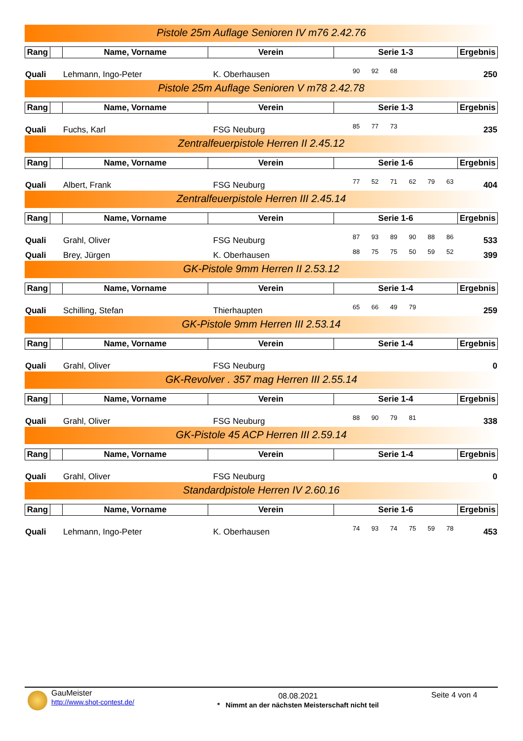Pistole 25m Auflage Senioren IV m76 2.42.76
| Rang | | Name, Vorname | Verein | Serie 1-3 | Ergebnis |
| --- | --- | --- | --- | --- | --- |
| Quali | Lehmann, Ingo-Peter | K. Oberhausen | 90 | 92 | 68 | | | | 250 |
Pistole 25m Auflage Senioren V m78 2.42.78
| Rang | | Name, Vorname | Verein | Serie 1-3 | Ergebnis |
| --- | --- | --- | --- | --- | --- |
| Quali | Fuchs, Karl | FSG Neuburg | 85 | 77 | 73 | | | | 235 |
Zentralfeuerpistole Herren II 2.45.12
| Rang | | Name, Vorname | Verein | Serie 1-6 | Ergebnis |
| --- | --- | --- | --- | --- | --- |
| Quali | Albert, Frank | FSG Neuburg | 77 | 52 | 71 | 62 | 79 | 63 | 404 |
Zentralfeuerpistole Herren III 2.45.14
| Rang | | Name, Vorname | Verein | Serie 1-6 | Ergebnis |
| --- | --- | --- | --- | --- | --- |
| Quali | Grahl, Oliver | FSG Neuburg | 87 | 93 | 89 | 90 | 88 | 86 | 533 |
| Quali | Brey, Jürgen | K. Oberhausen | 88 | 75 | 75 | 50 | 59 | 52 | 399 |
GK-Pistole 9mm Herren II 2.53.12
| Rang | | Name, Vorname | Verein | Serie 1-4 | Ergebnis |
| --- | --- | --- | --- | --- | --- |
| Quali | Schilling, Stefan | Thierhaupten | 65 | 66 | 49 | 79 | | | 259 |
GK-Pistole 9mm Herren III 2.53.14
| Rang | | Name, Vorname | Verein | Serie 1-4 | Ergebnis |
| --- | --- | --- | --- | --- | --- |
| Quali | Grahl, Oliver | FSG Neuburg | | | | | | | 0 |
GK-Revolver . 357 mag Herren III 2.55.14
| Rang | | Name, Vorname | Verein | Serie 1-4 | Ergebnis |
| --- | --- | --- | --- | --- | --- |
| Quali | Grahl, Oliver | FSG Neuburg | 88 | 90 | 79 | 81 | | | 338 |
GK-Pistole 45 ACP Herren III 2.59.14
| Rang | | Name, Vorname | Verein | Serie 1-4 | Ergebnis |
| --- | --- | --- | --- | --- | --- |
| Quali | Grahl, Oliver | FSG Neuburg | | | | | | | 0 |
Standardpistole Herren IV 2.60.16
| Rang | | Name, Vorname | Verein | Serie 1-6 | Ergebnis |
| --- | --- | --- | --- | --- | --- |
| Quali | Lehmann, Ingo-Peter | K. Oberhausen | 74 | 93 | 74 | 75 | 59 | 78 | 453 |
GauMeister
http://www.shot-contest.de/
08.08.2021
* Nimmt an der nächsten Meisterschaft nicht teil
Seite 4 von 4